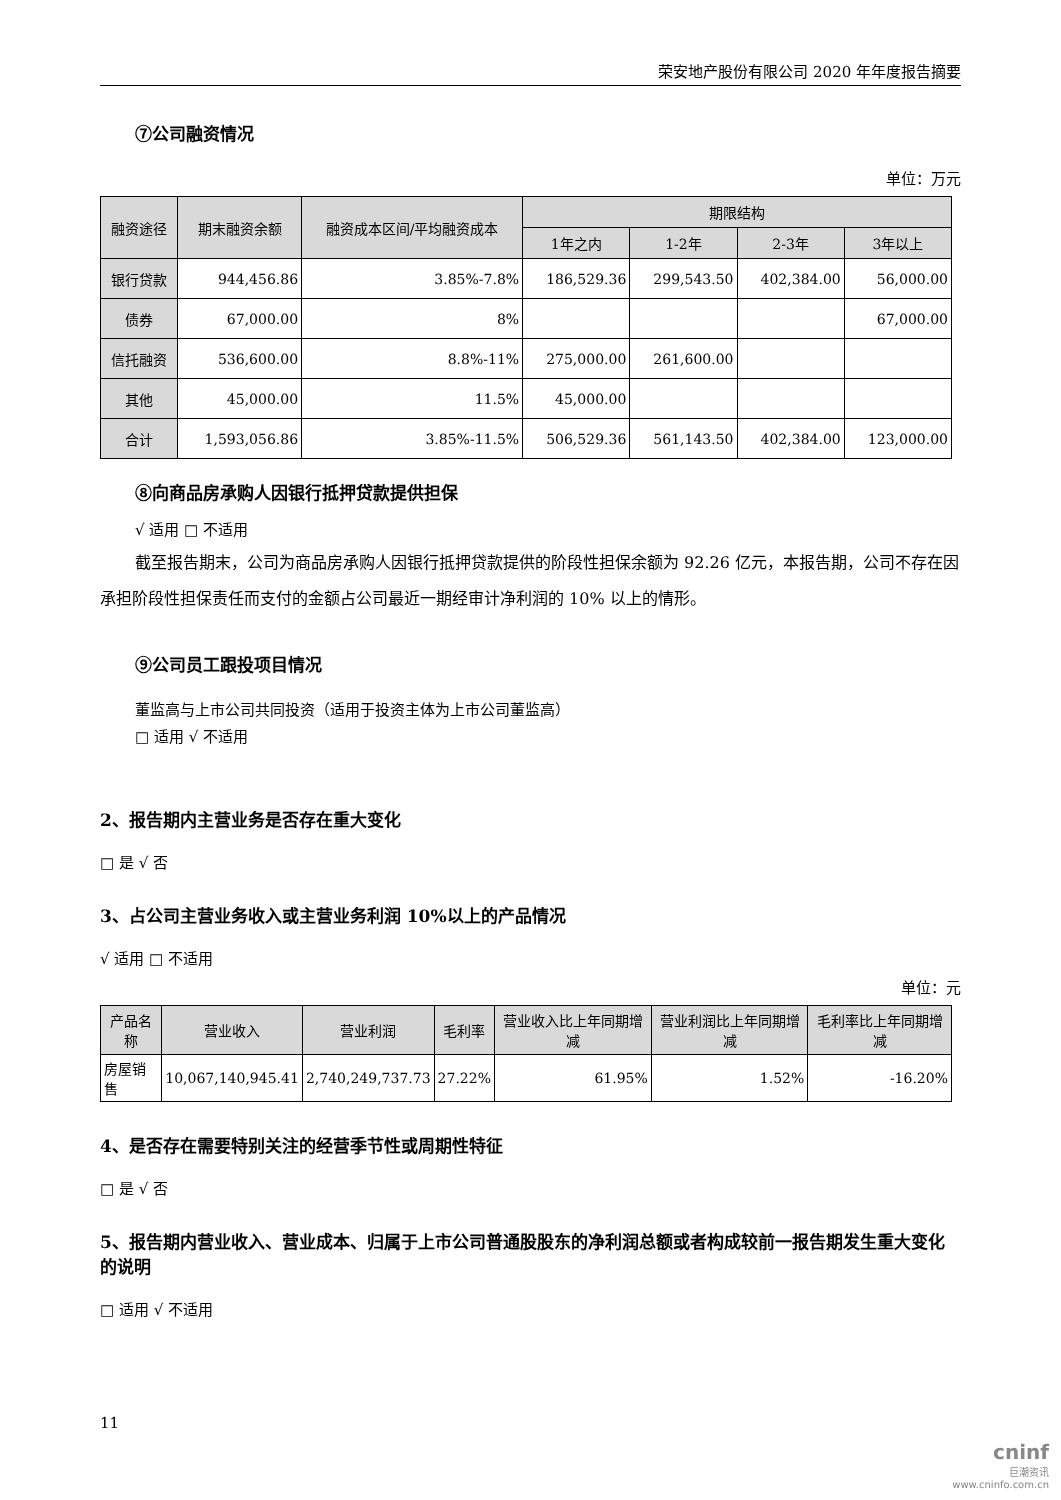荣安地产股份有限公司 2020 年年度报告摘要
⑦公司融资情况
单位：万元
| 融资途径 | 期末融资余额 | 融资成本区间/平均融资成本 | 期限结构 | | | |
| --- | --- | --- | --- | --- | --- | --- |
| | | | 1年之内 | 1-2年 | 2-3年 | 3年以上 |
| 银行贷款 | 944,456.86 | 3.85%-7.8% | 186,529.36 | 299,543.50 | 402,384.00 | 56,000.00 |
| 债券 | 67,000.00 | 8% | | | | 67,000.00 |
| 信托融资 | 536,600.00 | 8.8%-11% | 275,000.00 | 261,600.00 | | |
| 其他 | 45,000.00 | 11.5% | 45,000.00 | | | |
| 合计 | 1,593,056.86 | 3.85%-11.5% | 506,529.36 | 561,143.50 | 402,384.00 | 123,000.00 |
⑧向商品房承购人因银行抵押贷款提供担保
√ 适用 □ 不适用
截至报告期末，公司为商品房承购人因银行抵押贷款提供的阶段性担保余额为 92.26 亿元，本报告期，公司不存在因承担阶段性担保责任而支付的金额占公司最近一期经审计净利润的 10% 以上的情形。
⑨公司员工跟投项目情况
董监高与上市公司共同投资（适用于投资主体为上市公司董监高）
□ 适用 √ 不适用
2、报告期内主营业务是否存在重大变化
□ 是 √ 否
3、占公司主营业务收入或主营业务利润 10%以上的产品情况
√ 适用 □ 不适用
单位：元
| 产品名称 | 营业收入 | 营业利润 | 毛利率 | 营业收入比上年同期增减 | 营业利润比上年同期增减 | 毛利率比上年同期增减 |
| --- | --- | --- | --- | --- | --- | --- |
| 房屋销售 | 10,067,140,945.41 | 2,740,249,737.73 | 27.22% | 61.95% | 1.52% | -16.20% |
4、是否存在需要特别关注的经营季节性或周期性特征
□ 是 √ 否
5、报告期内营业收入、营业成本、归属于上市公司普通股股东的净利润总额或者构成较前一报告期发生重大变化的说明
□ 适用 √ 不适用
11
cninf
巨潮资讯
www.cninfo.com.cn